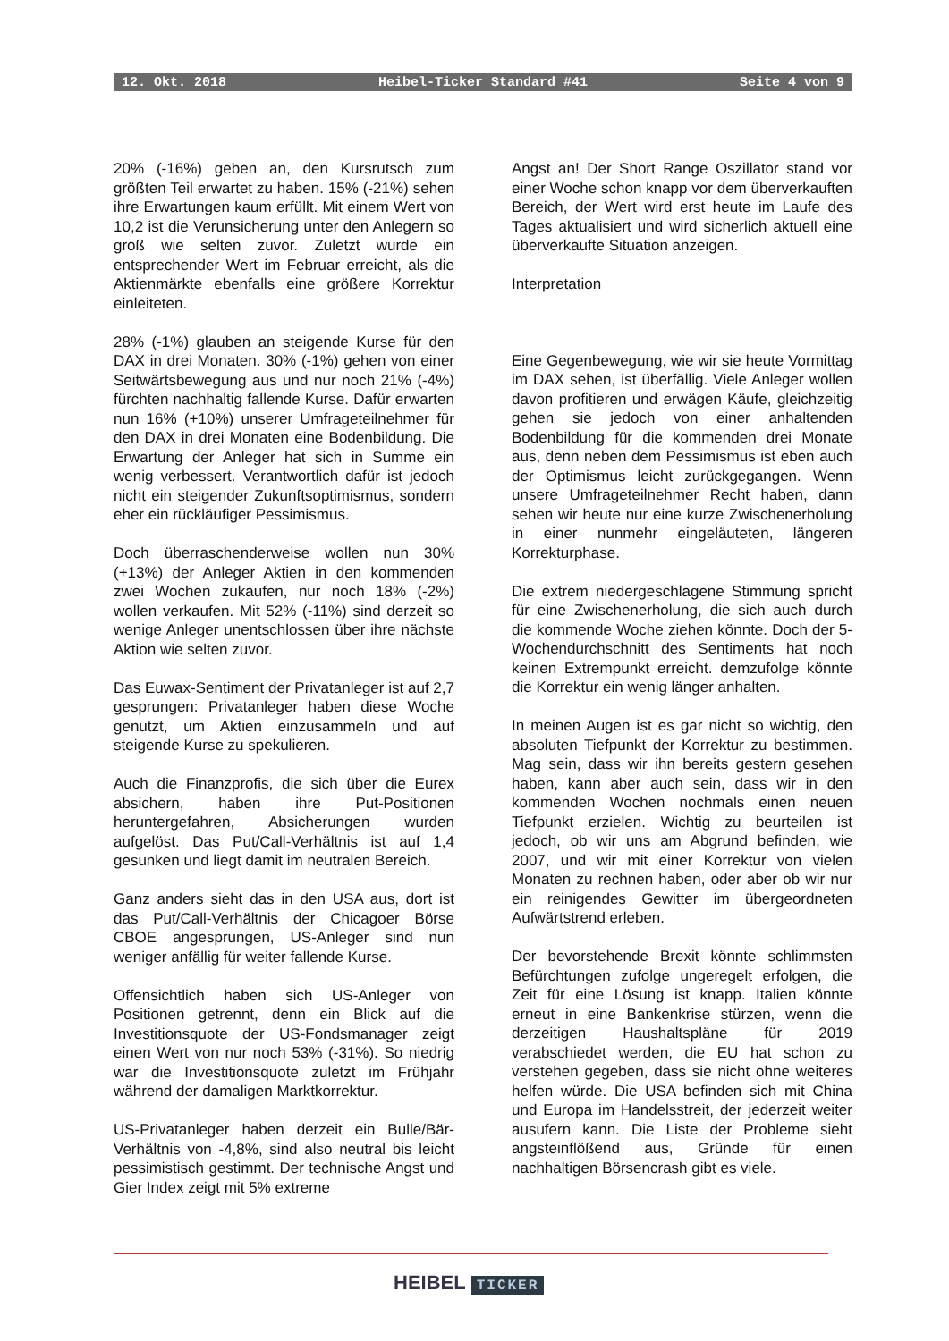12. Okt. 2018 Heibel-Ticker Standard #41 Seite 4 von 9
20% (-16%) geben an, den Kursrutsch zum größten Teil erwartet zu haben. 15% (-21%) sehen ihre Erwartungen kaum erfüllt. Mit einem Wert von 10,2 ist die Verunsicherung unter den Anlegern so groß wie selten zuvor. Zuletzt wurde ein entsprechender Wert im Februar erreicht, als die Aktienmärkte ebenfalls eine größere Korrektur einleiteten.
28% (-1%) glauben an steigende Kurse für den DAX in drei Monaten. 30% (-1%) gehen von einer Seitwärtsbewegung aus und nur noch 21% (-4%) fürchten nachhaltig fallende Kurse. Dafür erwarten nun 16% (+10%) unserer Umfrageteilnehmer für den DAX in drei Monaten eine Bodenbildung. Die Erwartung der Anleger hat sich in Summe ein wenig verbessert. Verantwortlich dafür ist jedoch nicht ein steigender Zukunftsoptimismus, sondern eher ein rückläufiger Pessimismus.
Doch überraschenderweise wollen nun 30% (+13%) der Anleger Aktien in den kommenden zwei Wochen zukaufen, nur noch 18% (-2%) wollen verkaufen. Mit 52% (-11%) sind derzeit so wenige Anleger unentschlossen über ihre nächste Aktion wie selten zuvor.
Das Euwax-Sentiment der Privatanleger ist auf 2,7 gesprungen: Privatanleger haben diese Woche genutzt, um Aktien einzusammeln und auf steigende Kurse zu spekulieren.
Auch die Finanzprofis, die sich über die Eurex absichern, haben ihre Put-Positionen heruntergefahren, Absicherungen wurden aufgelöst. Das Put/Call-Verhältnis ist auf 1,4 gesunken und liegt damit im neutralen Bereich.
Ganz anders sieht das in den USA aus, dort ist das Put/Call-Verhältnis der Chicagoer Börse CBOE angesprungen, US-Anleger sind nun weniger anfällig für weiter fallende Kurse.
Offensichtlich haben sich US-Anleger von Positionen getrennt, denn ein Blick auf die Investitionsquote der US-Fondsmanager zeigt einen Wert von nur noch 53% (-31%). So niedrig war die Investitionsquote zuletzt im Frühjahr während der damaligen Marktkorrektur.
US-Privatanleger haben derzeit ein Bulle/Bär-Verhältnis von -4,8%, sind also neutral bis leicht pessimistisch gestimmt. Der technische Angst und Gier Index zeigt mit 5% extreme
Angst an! Der Short Range Oszillator stand vor einer Woche schon knapp vor dem überverkauften Bereich, der Wert wird erst heute im Laufe des Tages aktualisiert und wird sicherlich aktuell eine überverkaufte Situation anzeigen.
Interpretation
Eine Gegenbewegung, wie wir sie heute Vormittag im DAX sehen, ist überfällig. Viele Anleger wollen davon profitieren und erwägen Käufe, gleichzeitig gehen sie jedoch von einer anhaltenden Bodenbildung für die kommenden drei Monate aus, denn neben dem Pessimismus ist eben auch der Optimismus leicht zurückgegangen. Wenn unsere Umfrageteilnehmer Recht haben, dann sehen wir heute nur eine kurze Zwischenerholung in einer nunmehr eingeläuteten, längeren Korrekturphase.
Die extrem niedergeschlagene Stimmung spricht für eine Zwischenerholung, die sich auch durch die kommende Woche ziehen könnte. Doch der 5-Wochendurchschnitt des Sentiments hat noch keinen Extrempunkt erreicht. demzufolge könnte die Korrektur ein wenig länger anhalten.
In meinen Augen ist es gar nicht so wichtig, den absoluten Tiefpunkt der Korrektur zu bestimmen. Mag sein, dass wir ihn bereits gestern gesehen haben, kann aber auch sein, dass wir in den kommenden Wochen nochmals einen neuen Tiefpunkt erzielen. Wichtig zu beurteilen ist jedoch, ob wir uns am Abgrund befinden, wie 2007, und wir mit einer Korrektur von vielen Monaten zu rechnen haben, oder aber ob wir nur ein reinigendes Gewitter im übergeordneten Aufwärtstrend erleben.
Der bevorstehende Brexit könnte schlimmsten Befürchtungen zufolge ungeregelt erfolgen, die Zeit für eine Lösung ist knapp. Italien könnte erneut in eine Bankenkrise stürzen, wenn die derzeitigen Haushaltspläne für 2019 verabschiedet werden, die EU hat schon zu verstehen gegeben, dass sie nicht ohne weiteres helfen würde. Die USA befinden sich mit China und Europa im Handelsstreit, der jederzeit weiter ausufern kann. Die Liste der Probleme sieht angsteinflößend aus, Gründe für einen nachhaltigen Börsencrash gibt es viele.
HEIBEL TICKER